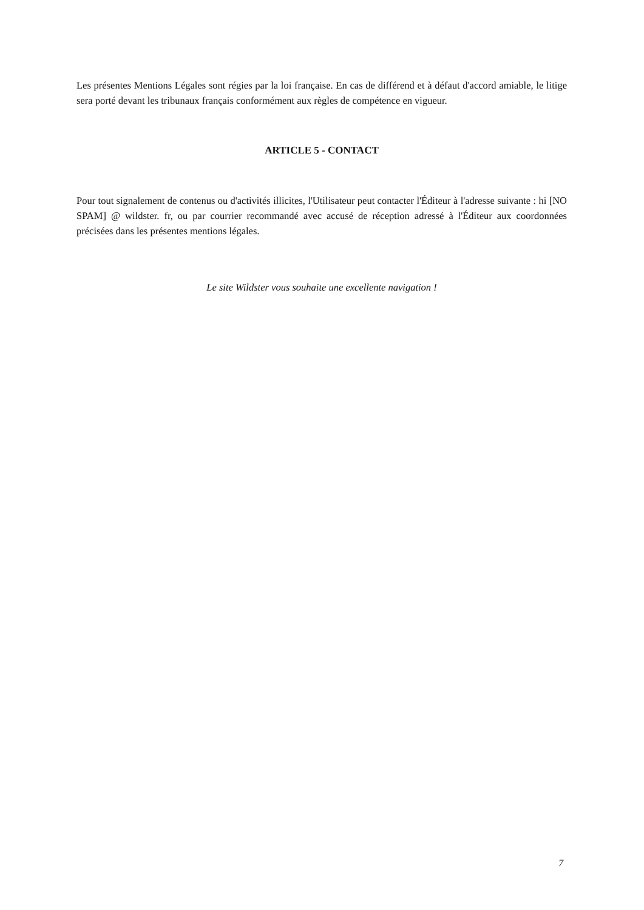Les présentes Mentions Légales sont régies par la loi française. En cas de différend et à défaut d'accord amiable, le litige sera porté devant les tribunaux français conformément aux règles de compétence en vigueur.
ARTICLE 5 - CONTACT
Pour tout signalement de contenus ou d'activités illicites, l'Utilisateur peut contacter l'Éditeur à l'adresse suivante : hi [NO SPAM] @ wildster. fr, ou par courrier recommandé avec accusé de réception adressé à l'Éditeur aux coordonnées précisées dans les présentes mentions légales.
Le site Wildster vous souhaite une excellente navigation !
7